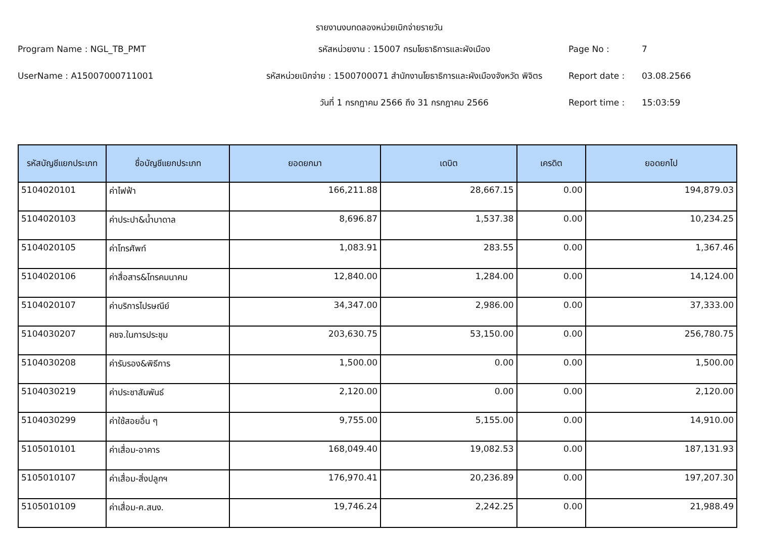รายงานงบทดลองหน่วยเบิกจ่ายรายวัน
Program Name : NGL_TB_PMT
รหัสหน่วยงาน : 15007 กรมโยธาธิการและผังเมือง
Page No :
7
UserName : A15007000711001
รหัสหน่วยเบิกจ่าย : 1500700071 สำนักงานโยธาธิการและผังเมืองจังหวัด พิจิตร
Report date :
03.08.2566
วันที่ 1 กรกฎาคม 2566 ถึง 31 กรกฎาคม 2566
Report time :
15:03:59
| รหัสบัญชีแยกประเภท | ชื่อบัญชีแยกประเภท | ยอดยกมา | เดบิต | เครดิต | ยอดยกไป |
| --- | --- | --- | --- | --- | --- |
| 5104020101 | ค่าไฟฟ้า | 166,211.88 | 28,667.15 | 0.00 | 194,879.03 |
| 5104020103 | ค่าประปา&น้ำบาดาล | 8,696.87 | 1,537.38 | 0.00 | 10,234.25 |
| 5104020105 | ค่าโทรศัพท์ | 1,083.91 | 283.55 | 0.00 | 1,367.46 |
| 5104020106 | ค่าสื่อสาร&โทรคมนาคม | 12,840.00 | 1,284.00 | 0.00 | 14,124.00 |
| 5104020107 | ค่าบริการไปรษณีย์ | 34,347.00 | 2,986.00 | 0.00 | 37,333.00 |
| 5104030207 | คชจ.ในการประชุม | 203,630.75 | 53,150.00 | 0.00 | 256,780.75 |
| 5104030208 | ค่ารับรอง&พิธีการ | 1,500.00 | 0.00 | 0.00 | 1,500.00 |
| 5104030219 | ค่าประชาสัมพันธ์ | 2,120.00 | 0.00 | 0.00 | 2,120.00 |
| 5104030299 | ค่าใช้สอยอื่น ๆ | 9,755.00 | 5,155.00 | 0.00 | 14,910.00 |
| 5105010101 | ค่าเสื่อม-อาคาร | 168,049.40 | 19,082.53 | 0.00 | 187,131.93 |
| 5105010107 | ค่าเสื่อม-สิ่งปลูกฯ | 176,970.41 | 20,236.89 | 0.00 | 197,207.30 |
| 5105010109 | ค่าเสื่อม-ค.สนง. | 19,746.24 | 2,242.25 | 0.00 | 21,988.49 |